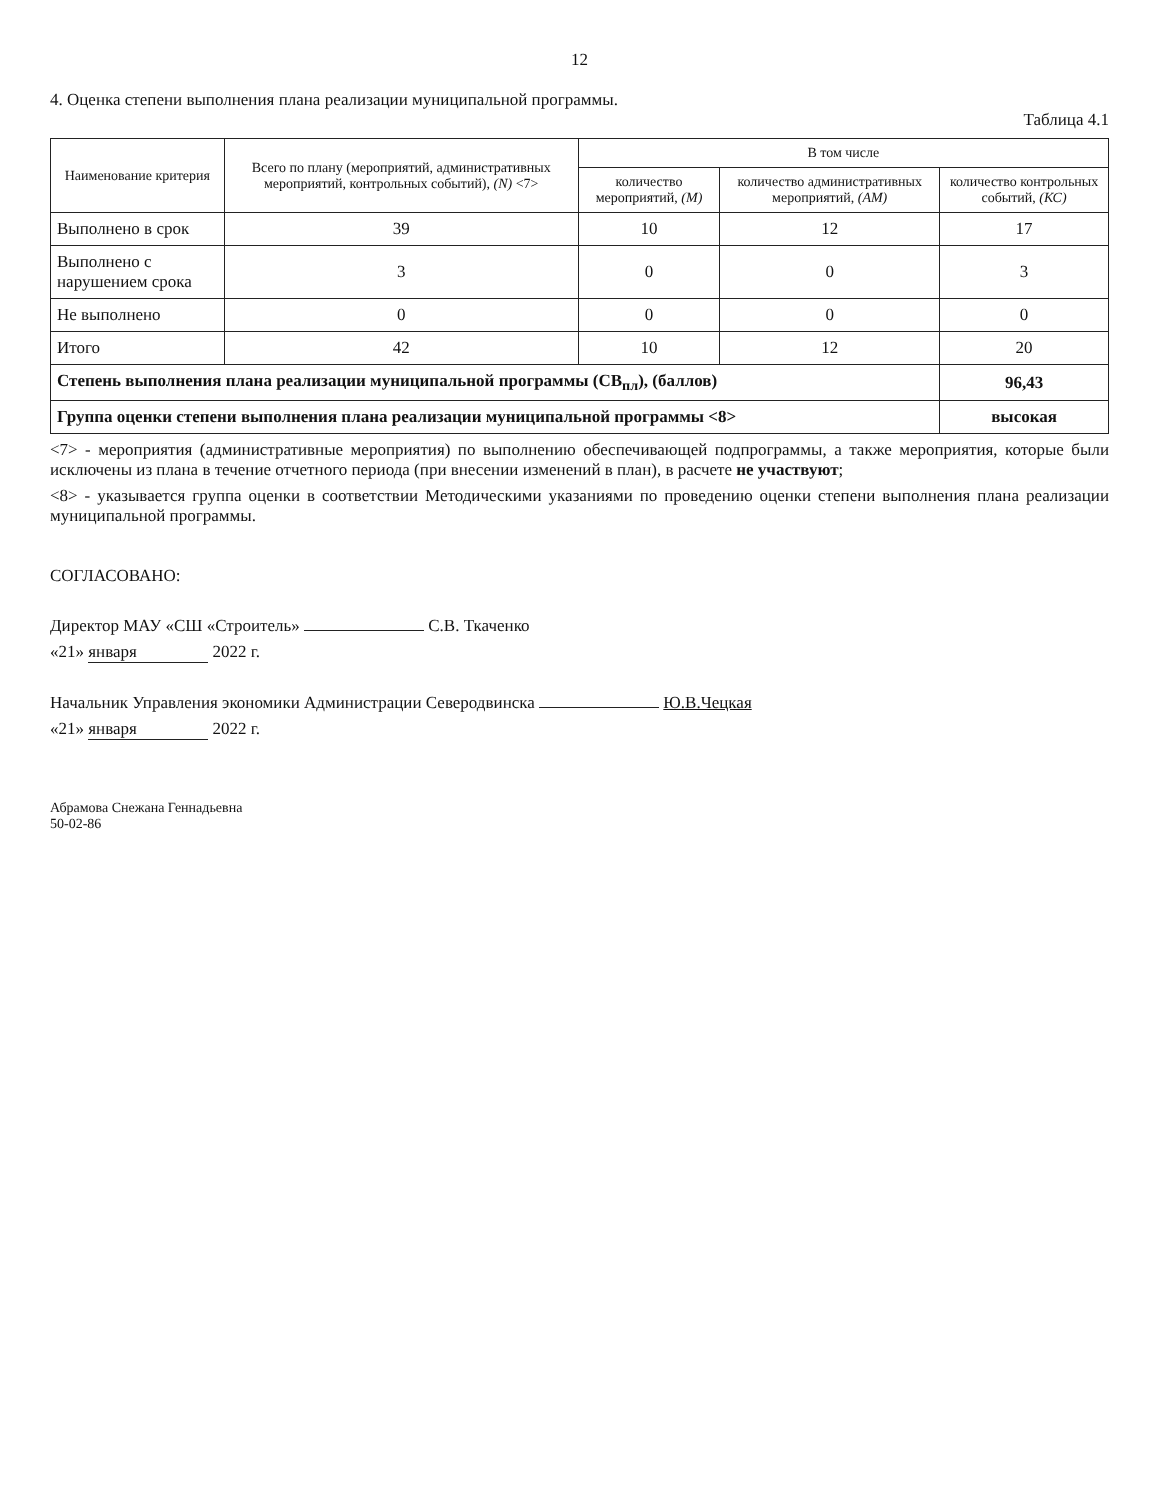12
4. Оценка степени выполнения плана реализации муниципальной программы.
Таблица 4.1
| Наименование критерия | Всего по плану (мероприятий, административных мероприятий, контрольных событий), (N) <7> | В том числе | | |
| --- | --- | --- | --- | --- |
| | | количество мероприятий, (М) | количество административных мероприятий, (АМ) | количество контрольных событий, (КС) |
| Выполнено в срок | 39 | 10 | 12 | 17 |
| Выполнено с нарушением срока | 3 | 0 | 0 | 3 |
| Не выполнено | 0 | 0 | 0 | 0 |
| Итого | 42 | 10 | 12 | 20 |
| Степень выполнения плана реализации муниципальной программы (СВ<sub>пл</sub>), (баллов) | | | | 96,43 |
| Группа оценки степени выполнения плана реализации муниципальной программы <8> | | | | высокая |
<7> - мероприятия (административные мероприятия) по выполнению обеспечивающей подпрограммы, а также мероприятия, которые были исключены из плана в течение отчетного периода (при внесении изменений в план), в расчете не участвуют;
<8> - указывается группа оценки в соответствии Методическими указаниями по проведению оценки степени выполнения плана реализации муниципальной программы.
СОГЛАСОВАНО:
Директор МАУ «СШ «Строитель» С.В. Ткаченко
«21» января 2022 г.
Начальник Управления экономики Администрации Северодвинска Ю.В.Чецкая
«21» января 2022 г.
Абрамова Снежана Геннадьевна
50-02-86